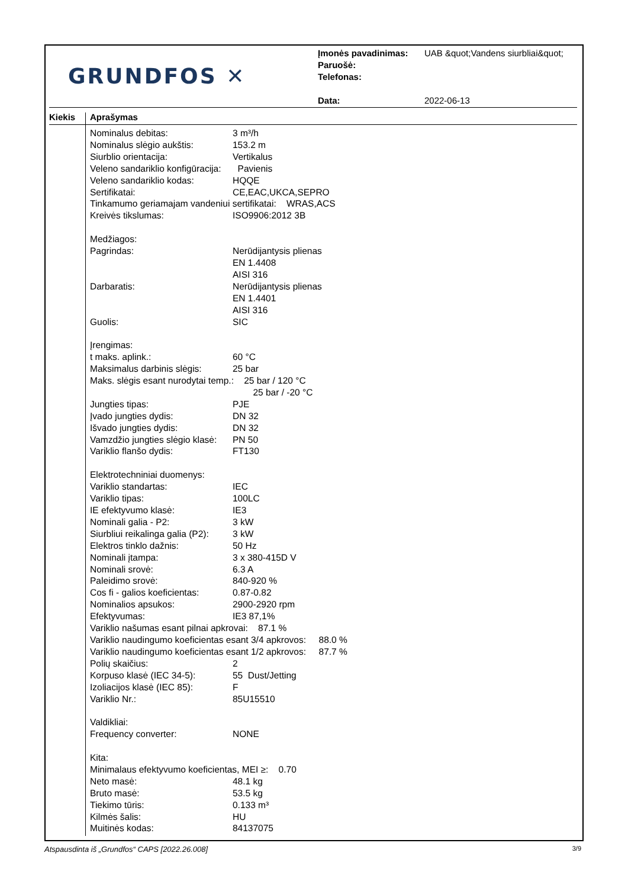GRUNDFOS ✕
| Įmonės pavadinimas: | UAB &quot;Vandens siurbliai&quot; |
| Paruošė: | |
| Telefonas: | |
| Data: | 2022-06-13 |
Kiekis Aprašymas
| Nominalus debitas: | 3 m³/h |
| Nominalus slėgio aukštis: | 153.2 m |
| Siurblio orientacija: | Vertikalus |
| Veleno sandariklio konfigūracija: | Pavienis |
| Veleno sandariklio kodas: | HQQE |
| Sertifikatai: | CE,EAC,UKCA,SEPRO |
| Tinkamumo geriamajam vandeniui sertifikatai: WRAS,ACS | |
| Kreivės tikslumas: | ISO9906:2012 3B |
| Medžiagos: | |
| Pagrindas: | Nerūdijantysis plienas |
| | EN 1.4408 |
| | AISI 316 |
| Darbaratis: | Nerūdijantysis plienas |
| | EN 1.4401 |
| | AISI 316 |
| Guolis: | SIC |
| Įrengimas: | |
| t maks. aplink.: | 60 °C |
| Maksimalus darbinis slėgis: | 25 bar |
| Maks. slėgis esant nurodytai temp.: 25 bar / 120 °C | |
| | 25 bar / -20 °C |
| Jungties tipas: | PJE |
| Įvado jungties dydis: | DN 32 |
| Išvado jungties dydis: | DN 32 |
| Vamzdžio jungties slėgio klasė: | PN 50 |
| Variklio flanšo dydis: | FT130 |
| Elektrotechniniai duomenys: | |
| Variklio standartas: | IEC |
| Variklio tipas: | 100LC |
| IE efektyvumo klasė: | IE3 |
| Nominali galia - P2: | 3 kW |
| Siurbliui reikalinga galia (P2): | 3 kW |
| Elektros tinklo dažnis: | 50 Hz |
| Nominali įtampa: | 3 x 380-415D V |
| Nominali srovė: | 6.3 A |
| Paleidimo srovė: | 840-920 % |
| Cos fi - galios koeficientas: | 0.87-0.82 |
| Nominalios apsukos: | 2900-2920 rpm |
| Efektyvumas: | IE3 87,1% |
| Variklio našumas esant pilnai apkrovai: 87.1 % | |
| Variklio naudingumo koeficientas esant 3/4 apkrovos: 88.0 % | |
| Variklio naudingumo koeficientas esant 1/2 apkrovos: 87.7 % | |
| Polių skaičius: | 2 |
| Korpuso klasė (IEC 34-5): | 55 Dust/Jetting |
| Izoliacijos klasė (IEC 85): | F |
| Variklio Nr.: | 85U15510 |
| Valdikliai: | |
| Frequency converter: | NONE |
| Kita: | |
| Minimalaus efektyvumo koeficientas, MEI ≥: 0.70 | |
| Neto masė: | 48.1 kg |
| Bruto masė: | 53.5 kg |
| Tiekimo tūris: | 0.133 m³ |
| Kilmės šalis: | HU |
| Muitinės kodas: | 84137075 |
Atspausdinta iš „Grundfos“ CAPS [2022.26.008] 3/9